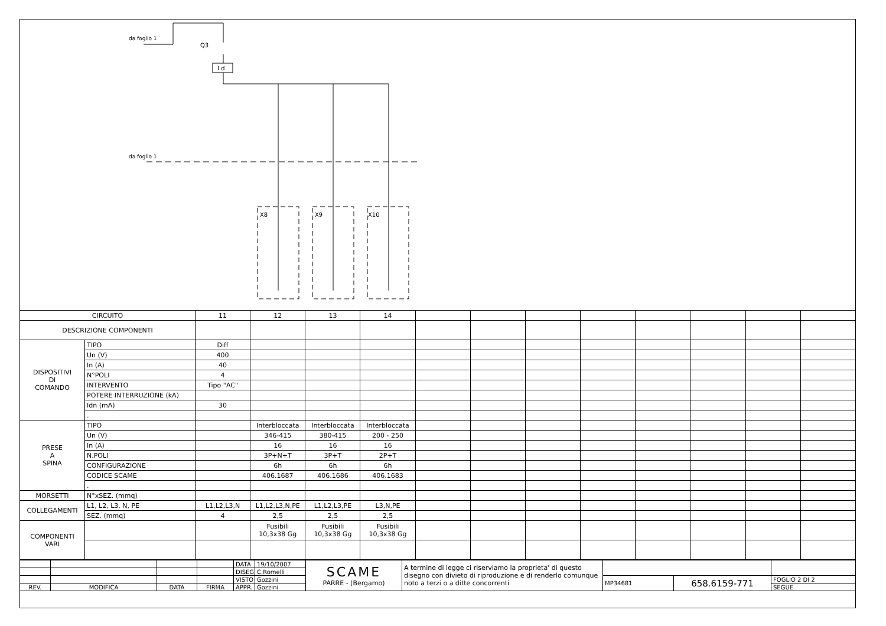da foglio 1
da foglio 1
Q3
I d
X8
X9
X10
| CIRCUITO | | 11 | 12 | 13 | 14 | | | | | | | | |
| DESCRIZIONE COMPONENTI | | | | | | | | | | | | | |
| DISPOSITIVI DI COMANDO | TIPO | Diff | | | | | | | | | | | |
| | Un (V) | 400 | | | | | | | | | | | |
| | In (A) | 40 | | | | | | | | | | | |
| | N°POLI | 4 | | | | | | | | | | | |
| | INTERVENTO | Tipo "AC" | | | | | | | | | | | |
| | POTERE INTERRUZIONE (kA) | | | | | | | | | | | | |
| | Idn (mA) | 30 | | | | | | | | | | | |
| | . | | | | | | | | | | | | |
| PRESE A SPINA | TIPO | | Interbloccata | Interbloccata | Interbloccata | | | | | | | | |
| | Un (V) | | 346-415 | 380-415 | 200 - 250 | | | | | | | | |
| | In (A) | | 16 | 16 | 16 | | | | | | | | |
| | N.POLI | | 3P+N+T | 3P+T | 2P+T | | | | | | | | |
| | CONFIGURAZIONE | | 6h | 6h | 6h | | | | | | | | |
| | CODICE SCAME | | 406.1687 | 406.1686 | 406.1683 | | | | | | | | |
| | . | | | | | | | | | | | | |
| MORSETTI | N°xSEZ. (mmq) | | | | | | | | | | | | |
| COLLEGAMENTI | L1, L2, L3, N, PE | L1,L2,L3,N | L1,L2,L3,N,PE | L1,L2,L3,PE | L3,N,PE | | | | | | | | |
| | SEZ. (mmq) | 4 | 2,5 | 2,5 | 2,5 | | | | | | | | |
| COMPONENTI VARI | | | Fusibili 10,3x38 Gg | Fusibili 10,3x38 Gg | Fusibili 10,3x38 Gg | | | | | | | | |
| | | | | DATA | 19/10/2007 | SCAME PARRE - (Bergamo) | A termine di legge ci riserviamo la proprieta' di questo disegno con divieto di riproduzione e di renderlo comunque noto a terzi o a ditte concorrenti | | | |
| | | | | DISEG. | C.Romelli | | | | | |
| | | | | VISTO | Gozzini | | | MP34681 | 658.6159-771 | FOGLIO 2 DI 2 |
| REV. | MODIFICA | DATA | FIRMA | APPR. | Gozzini | | | | | SEGUE |